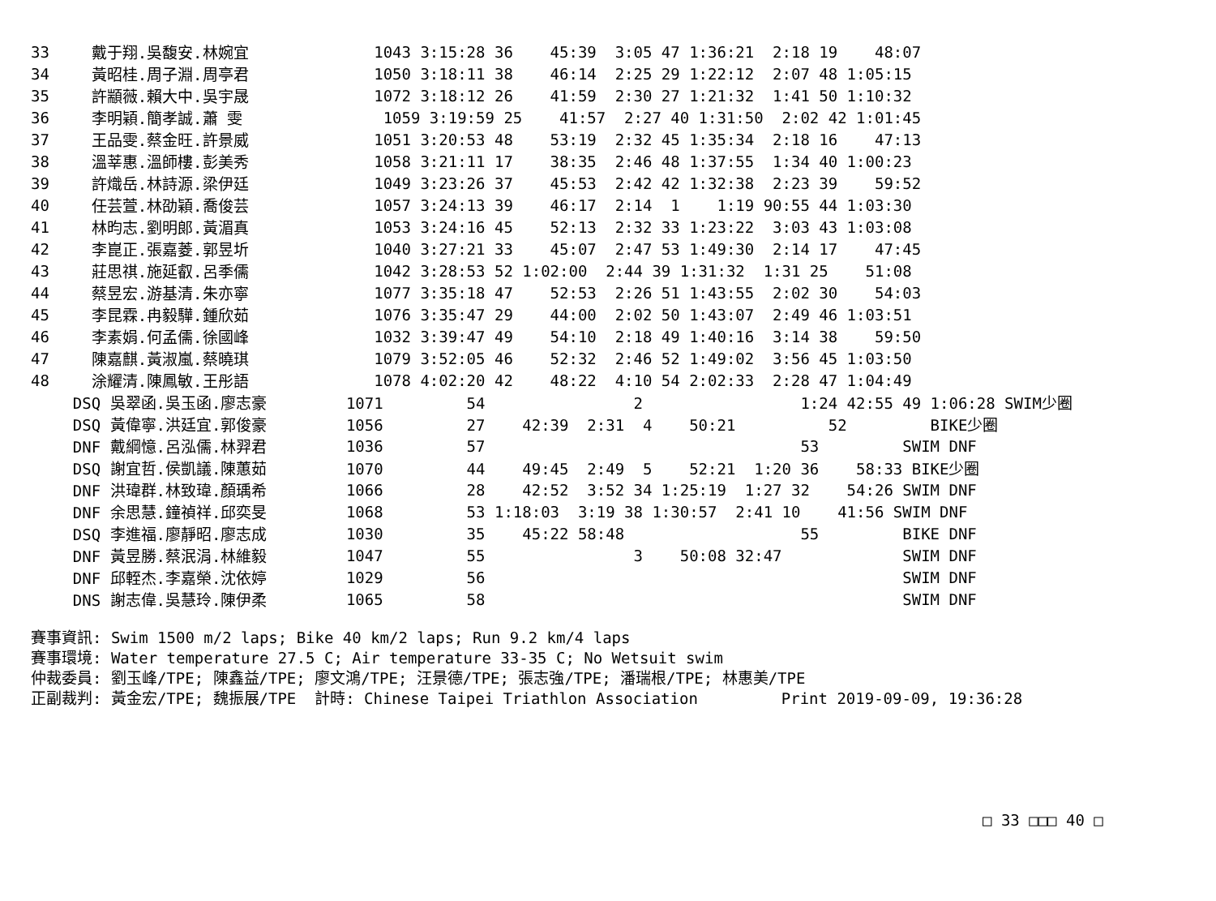| 33 | 戴于翔.吳馥安.林婉宜 | 1043 3:15:28 36 45:39 3:05 47 1:36:21 2:18 19 48:07 |
| 34 | 黃昭桂.周子淵.周亭君 | 1050 3:18:11 38 46:14 2:25 29 1:22:12 2:07 48 1:05:15 |
| 35 | 許顓薇.賴大中.吳宇晟 | 1072 3:18:12 26 41:59 2:30 27 1:21:32 1:41 50 1:10:32 |
| 36 | 李明穎.簡孝誠.蕭 雯 | 1059 3:19:59 25 41:57 2:27 40 1:31:50 2:02 42 1:01:45 |
| 37 | 王品雯.蔡金旺.許景威 | 1051 3:20:53 48 53:19 2:32 45 1:35:34 2:18 16 47:13 |
| 38 | 溫莘惠.溫師樓.彭美秀 | 1058 3:21:11 17 38:35 2:46 48 1:37:55 1:34 40 1:00:23 |
| 39 | 許熾岳.林詩源.梁伊廷 | 1049 3:23:26 37 45:53 2:42 42 1:32:38 2:23 39 59:52 |
| 40 | 任芸萱.林劭穎.喬俊芸 | 1057 3:24:13 39 46:17 2:14 1 1:19 90:55 44 1:03:30 |
| 41 | 林昀志.劉明郎.黃湄真 | 1053 3:24:16 45 52:13 2:32 33 1:23:22 3:03 43 1:03:08 |
| 42 | 李崑正.張嘉菱.郭昱圻 | 1040 3:27:21 33 45:07 2:47 53 1:49:30 2:14 17 47:45 |
| 43 | 莊思祺.施延叡.呂季儒 | 1042 3:28:53 52 1:02:00 2:44 39 1:31:32 1:31 25 51:08 |
| 44 | 蔡昱宏.游基清.朱亦寧 | 1077 3:35:18 47 52:53 2:26 51 1:43:55 2:02 30 54:03 |
| 45 | 李昆霖.冉毅驊.鍾欣茹 | 1076 3:35:47 29 44:00 2:02 50 1:43:07 2:49 46 1:03:51 |
| 46 | 李素娟.何孟儒.徐國峰 | 1032 3:39:47 49 54:10 2:18 49 1:40:16 3:14 38 59:50 |
| 47 | 陳嘉麒.黃淑嵐.蔡曉琪 | 1079 3:52:05 46 52:32 2:46 52 1:49:02 3:56 45 1:03:50 |
| 48 | 涂耀清.陳鳳敏.王彤語 | 1078 4:02:20 42 48:22 4:10 54 2:02:33 2:28 47 1:04:49 |
| | DSQ 吳翠函.吳玉函.廖志豪 | 1071 54 2 1:24 42:55 49 1:06:28 SWIM少圈 |
| | DSQ 黃偉寧.洪廷宜.郭俊豪 | 1056 27 42:39 2:31 4 50:21 52 BIKE少圈 |
| | DNF 戴綱憶.呂泓儒.林羿君 | 1036 57 53 SWIM DNF |
| | DSQ 謝宜哲.侯凱議.陳蕙茹 | 1070 44 49:45 2:49 5 52:21 1:20 36 58:33 BIKE少圈 |
| | DNF 洪瑋群.林致瑋.顏瑀希 | 1066 28 42:52 3:52 34 1:25:19 1:27 32 54:26 SWIM DNF |
| | DNF 余思慧.鐘禎祥.邱奕旻 | 1068 53 1:18:03 3:19 38 1:30:57 2:41 10 41:56 SWIM DNF |
| | DSQ 李進福.廖靜昭.廖志成 | 1030 35 45:22 58:48 55 BIKE DNF |
| | DNF 黃昱勝.蔡泯涓.林維毅 | 1047 55 3 50:08 32:47 SWIM DNF |
| | DNF 邱輊杰.李嘉榮.沈依婷 | 1029 56 SWIM DNF |
| | DNS 謝志偉.吳慧玲.陳伊柔 | 1065 58 SWIM DNF |
賽事資訊: Swim 1500 m/2 laps; Bike 40 km/2 laps; Run 9.2 km/4 laps 賽事環境: Water temperature 27.5 C; Air temperature 33-35 C; No Wetsuit swim 仲裁委員: 劉玉峰/TPE; 陳鑫益/TPE; 廖文鴻/TPE; 汪景德/TPE; 張志強/TPE; 潘瑞根/TPE; 林惠美/TPE 正副裁判: 黃金宏/TPE; 魏振展/TPE 計時: Chinese Taipei Triathlon Association Print 2019-09-09, 19:36:28
□ 33 □□□ 40 □